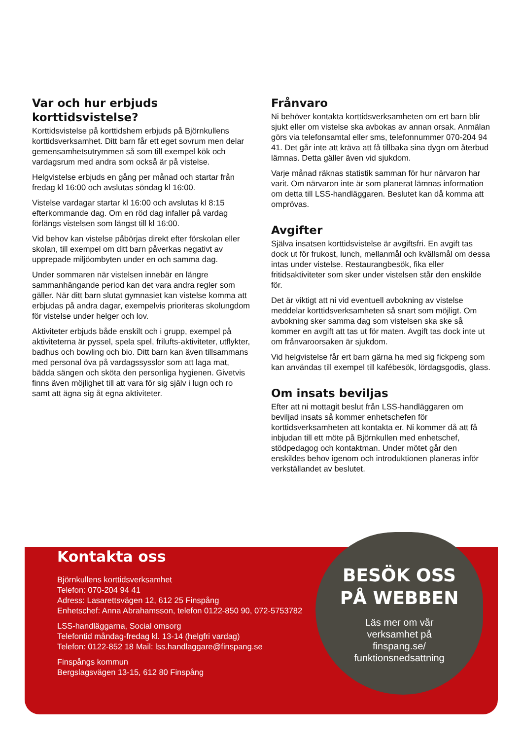Var och hur erbjuds korttidsvistelse?
Korttidsvistelse på korttidshem erbjuds på Björnkullens korttidsverksamhet. Ditt barn får ett eget sovrum men delar gemensamhetsutrymmen så som till exempel kök och vardagsrum med andra som också är på vistelse.
Helgvistelse erbjuds en gång per månad och startar från fredag kl 16:00 och avslutas söndag kl 16:00.
Vistelse vardagar startar kl 16:00 och avslutas kl 8:15 efterkommande dag. Om en röd dag infaller på vardag förlängs vistelsen som längst till kl 16:00.
Vid behov kan vistelse påbörjas direkt efter förskolan eller skolan, till exempel om ditt barn påverkas negativt av upprepade miljöombyten under en och samma dag.
Under sommaren när vistelsen innebär en längre sammanhängande period kan det vara andra regler som gäller. När ditt barn slutat gymnasiet kan vistelse komma att erbjudas på andra dagar, exempelvis prioriteras skolungdom för vistelse under helger och lov.
Aktiviteter erbjuds både enskilt och i grupp, exempel på aktiviteterna är pyssel, spela spel, frilufts-aktiviteter, utflykter, badhus och bowling och bio. Ditt barn kan även tillsammans med personal öva på vardagssysslor som att laga mat, bädda sängen och sköta den personliga hygienen. Givetvis finns även möjlighet till att vara för sig själv i lugn och ro samt att ägna sig åt egna aktiviteter.
Frånvaro
Ni behöver kontakta korttidsverksamheten om ert barn blir sjukt eller om vistelse ska avbokas av annan orsak. Anmälan görs via telefonsamtal eller sms, telefonnummer 070-204 94 41. Det går inte att kräva att få tillbaka sina dygn om återbud lämnas. Detta gäller även vid sjukdom.
Varje månad räknas statistik samman för hur närvaron har varit. Om närvaron inte är som planerat lämnas information om detta till LSS-handläggaren. Beslutet kan då komma att omprövas.
Avgifter
Själva insatsen korttidsvistelse är avgiftsfri. En avgift tas dock ut för frukost, lunch, mellanmål och kvällsmål om dessa intas under vistelse. Restaurangbesök, fika eller fritidsaktiviteter som sker under vistelsen står den enskilde för.
Det är viktigt att ni vid eventuell avbokning av vistelse meddelar korttidsverksamheten så snart som möjligt. Om avbokning sker samma dag som vistelsen ska ske så kommer en avgift att tas ut för maten. Avgift tas dock inte ut om frånvaroorsaken är sjukdom.
Vid helgvistelse får ert barn gärna ha med sig fickpeng som kan användas till exempel till kafébesök, lördagsgodis, glass.
Om insats beviljas
Efter att ni mottagit beslut från LSS-handläggaren om beviljad insats så kommer enhetschefen för korttidsverksamheten att kontakta er. Ni kommer då att få inbjudan till ett möte på Björnkullen med enhetschef, stödpedagog och kontaktman. Under mötet går den enskildes behov igenom och introduktionen planeras inför verkställandet av beslutet.
Kontakta oss
Björnkullens korttidsverksamhet
Telefon: 070-204 94 41
Adress: Lasarettsvägen 12, 612 25 Finspång
Enhetschef: Anna Abrahamsson, telefon 0122-850 90, 072-5753782
LSS-handläggarna, Social omsorg
Telefontid måndag-fredag kl. 13-14 (helgfri vardag)
Telefon: 0122-852 18 Mail: lss.handlaggare@finspang.se
Finspångs kommun
Bergslagsvägen 13-15, 612 80 Finspång
BESÖK OSS
PÅ WEBBEN
Läs mer om vår
verksamhet på
finspang.se/
funktionsnedsattning